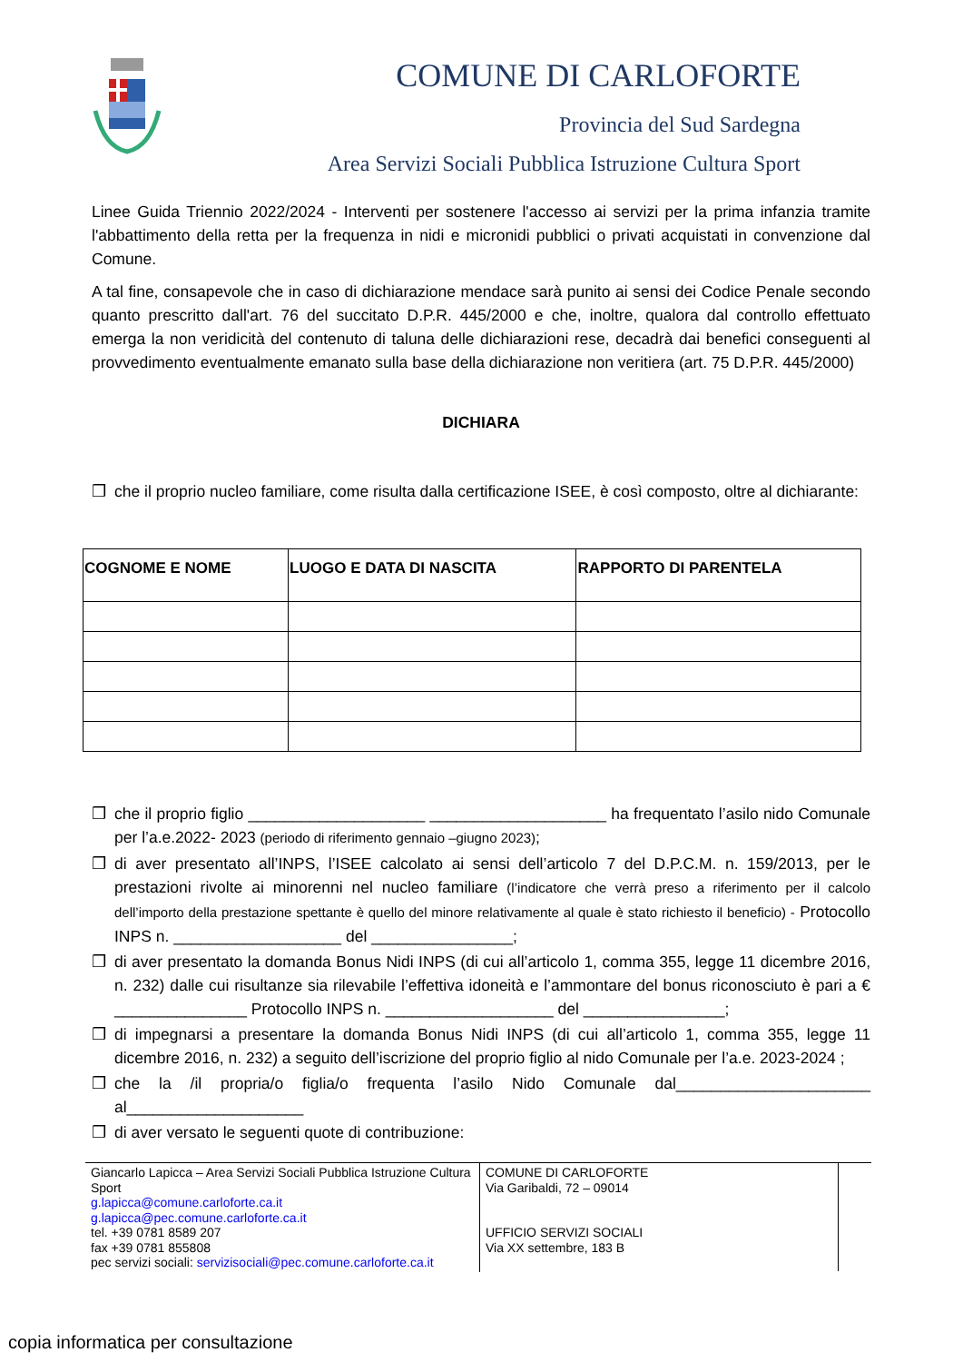COMUNE DI CARLOFORTE
Provincia del Sud Sardegna
Area Servizi Sociali Pubblica Istruzione Cultura Sport
Linee Guida Triennio 2022/2024 - Interventi per sostenere l'accesso ai servizi per la prima infanzia tramite l'abbattimento della retta per la frequenza in nidi e micronidi pubblici o privati acquistati in convenzione dal Comune.
A tal fine, consapevole che in caso di dichiarazione mendace sarà punito ai sensi dei Codice Penale secondo quanto prescritto dall'art. 76 del succitato D.P.R. 445/2000 e che, inoltre, qualora dal controllo effettuato emerga la non veridicità del contenuto di taluna delle dichiarazioni rese, decadrà dai benefici conseguenti al provvedimento eventualmente emanato sulla base della dichiarazione non veritiera (art. 75 D.P.R. 445/2000)
DICHIARA
❒ che il proprio nucleo familiare, come risulta dalla certificazione ISEE, è così composto, oltre al dichiarante:
| COGNOME E NOME | LUOGO E DATA DI NASCITA | RAPPORTO DI PARENTELA |
| --- | --- | --- |
❒ che il proprio figlio ____________________ ____________________ ha frequentato l’asilo nido Comunale per l’a.e.2022- 2023 (periodo di riferimento gennaio –giugno 2023);
❒ di aver presentato all’INPS, l’ISEE calcolato ai sensi dell’articolo 7 del D.P.C.M. n. 159/2013, per le prestazioni rivolte ai minorenni nel nucleo familiare (l’indicatore che verrà preso a riferimento per il calcolo dell’importo della prestazione spettante è quello del minore relativamente al quale è stato richiesto il beneficio) - Protocollo INPS n. ___________________ del ________________;
❒ di aver presentato la domanda Bonus Nidi INPS (di cui all’articolo 1, comma 355, legge 11 dicembre 2016, n. 232) dalle cui risultanze sia rilevabile l’effettiva idoneità e l’ammontare del bonus riconosciuto è pari a € _______________ Protocollo INPS n. ___________________ del ________________;
❒ di impegnarsi a presentare la domanda Bonus Nidi INPS (di cui all’articolo 1, comma 355, legge 11 dicembre 2016, n. 232) a seguito dell’iscrizione del proprio figlio al nido Comunale per l’a.e. 2023-2024 ;
❒ che la /il propria/o figlia/o frequenta l’asilo Nido Comunale dal______________________ al____________________
❒ di aver versato le seguenti quote di contribuzione:
Giancarlo Lapicca – Area Servizi Sociali Pubblica Istruzione Cultura Sport
g.lapicca@comune.carloforte.ca.it
g.lapicca@pec.comune.carloforte.ca.it
tel. +39 0781 8589 207
fax +39 0781 855808
pec servizi sociali: servizisociali@pec.comune.carloforte.ca.it
COMUNE DI CARLOFORTE
Via Garibaldi, 72 – 09014
UFFICIO SERVIZI SOCIALI
Via XX settembre, 183 B
copia informatica per consultazione